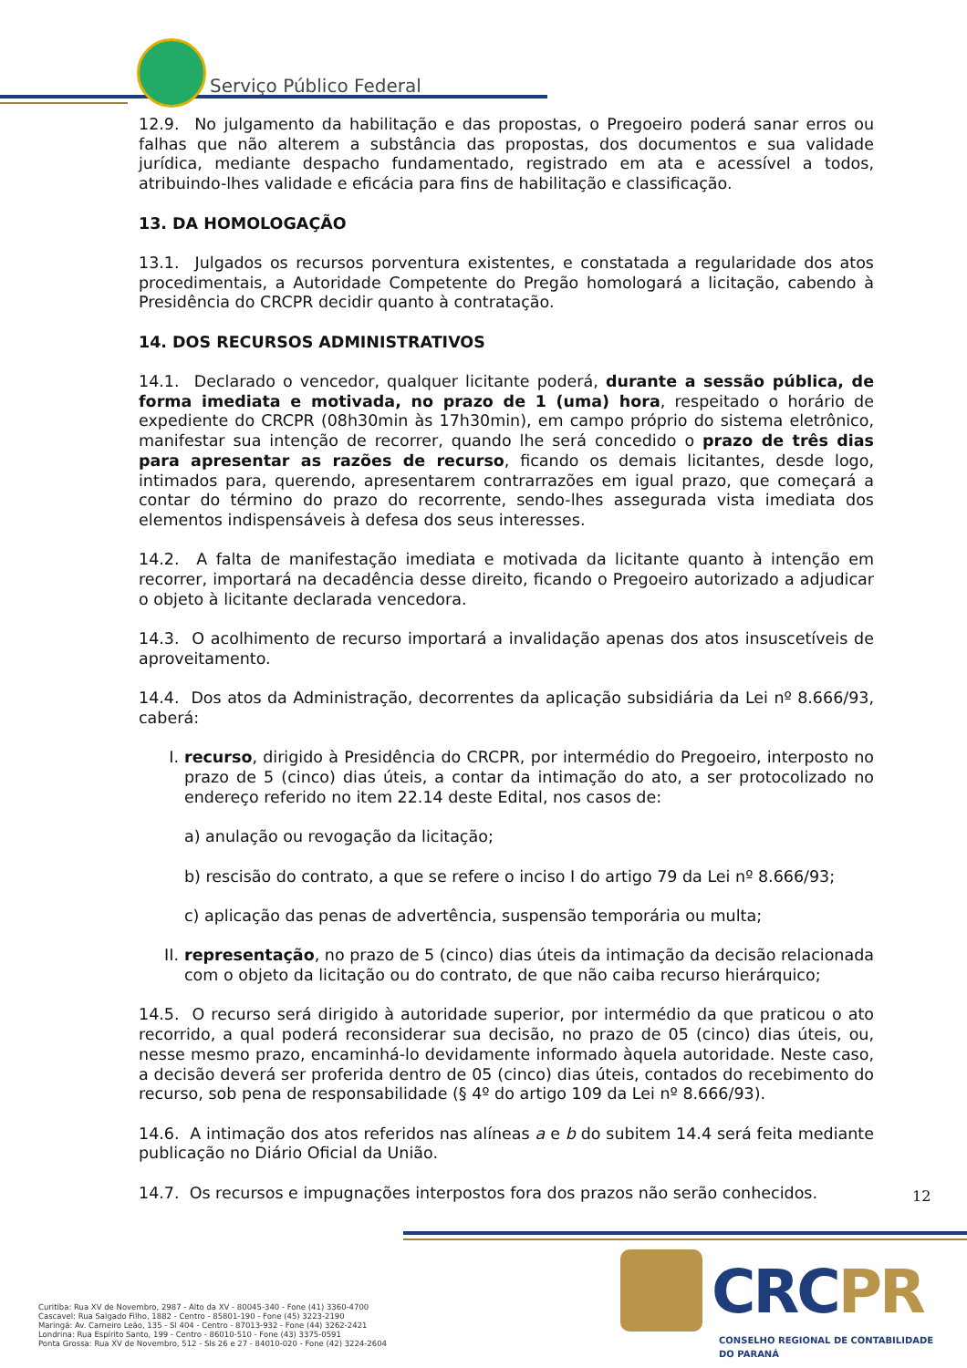Serviço Público Federal
12.9. No julgamento da habilitação e das propostas, o Pregoeiro poderá sanar erros ou falhas que não alterem a substância das propostas, dos documentos e sua validade jurídica, mediante despacho fundamentado, registrado em ata e acessível a todos, atribuindo-lhes validade e eficácia para fins de habilitação e classificação.
13. DA HOMOLOGAÇÃO
13.1. Julgados os recursos porventura existentes, e constatada a regularidade dos atos procedimentais, a Autoridade Competente do Pregão homologará a licitação, cabendo à Presidência do CRCPR decidir quanto à contratação.
14. DOS RECURSOS ADMINISTRATIVOS
14.1. Declarado o vencedor, qualquer licitante poderá, durante a sessão pública, de forma imediata e motivada, no prazo de 1 (uma) hora, respeitado o horário de expediente do CRCPR (08h30min às 17h30min), em campo próprio do sistema eletrônico, manifestar sua intenção de recorrer, quando lhe será concedido o prazo de três dias para apresentar as razões de recurso, ficando os demais licitantes, desde logo, intimados para, querendo, apresentarem contrarrazões em igual prazo, que começará a contar do término do prazo do recorrente, sendo-lhes assegurada vista imediata dos elementos indispensáveis à defesa dos seus interesses.
14.2. A falta de manifestação imediata e motivada da licitante quanto à intenção em recorrer, importará na decadência desse direito, ficando o Pregoeiro autorizado a adjudicar o objeto à licitante declarada vencedora.
14.3. O acolhimento de recurso importará a invalidação apenas dos atos insuscetíveis de aproveitamento.
14.4. Dos atos da Administração, decorrentes da aplicação subsidiária da Lei nº 8.666/93, caberá:
I. recurso, dirigido à Presidência do CRCPR, por intermédio do Pregoeiro, interposto no prazo de 5 (cinco) dias úteis, a contar da intimação do ato, a ser protocolizado no endereço referido no item 22.14 deste Edital, nos casos de:
a) anulação ou revogação da licitação;
b) rescisão do contrato, a que se refere o inciso I do artigo 79 da Lei nº 8.666/93;
c) aplicação das penas de advertência, suspensão temporária ou multa;
II. representação, no prazo de 5 (cinco) dias úteis da intimação da decisão relacionada com o objeto da licitação ou do contrato, de que não caiba recurso hierárquico;
14.5. O recurso será dirigido à autoridade superior, por intermédio da que praticou o ato recorrido, a qual poderá reconsiderar sua decisão, no prazo de 05 (cinco) dias úteis, ou, nesse mesmo prazo, encaminhá-lo devidamente informado àquela autoridade. Neste caso, a decisão deverá ser proferida dentro de 05 (cinco) dias úteis, contados do recebimento do recurso, sob pena de responsabilidade (§ 4º do artigo 109 da Lei nº 8.666/93).
14.6. A intimação dos atos referidos nas alíneas a e b do subitem 14.4 será feita mediante publicação no Diário Oficial da União.
14.7. Os recursos e impugnações interpostos fora dos prazos não serão conhecidos.
12
CRCPR
CONSELHO REGIONAL DE CONTABILIDADE
DO PARANÁ
Curitiba: Rua XV de Novembro, 2987 - Alto da XV - 80045-340 - Fone (41) 3360-4700
Cascavel: Rua Salgado Filho, 1882 - Centro - 85801-190 - Fone (45) 3223-2190
Maringá: Av. Carneiro Leão, 135 - Sl 404 - Centro - 87013-932 - Fone (44) 3262-2421
Londrina: Rua Espírito Santo, 199 - Centro - 86010-510 - Fone (43) 3375-0591
Ponta Grossa: Rua XV de Novembro, 512 - Sls 26 e 27 - 84010-020 - Fone (42) 3224-2604